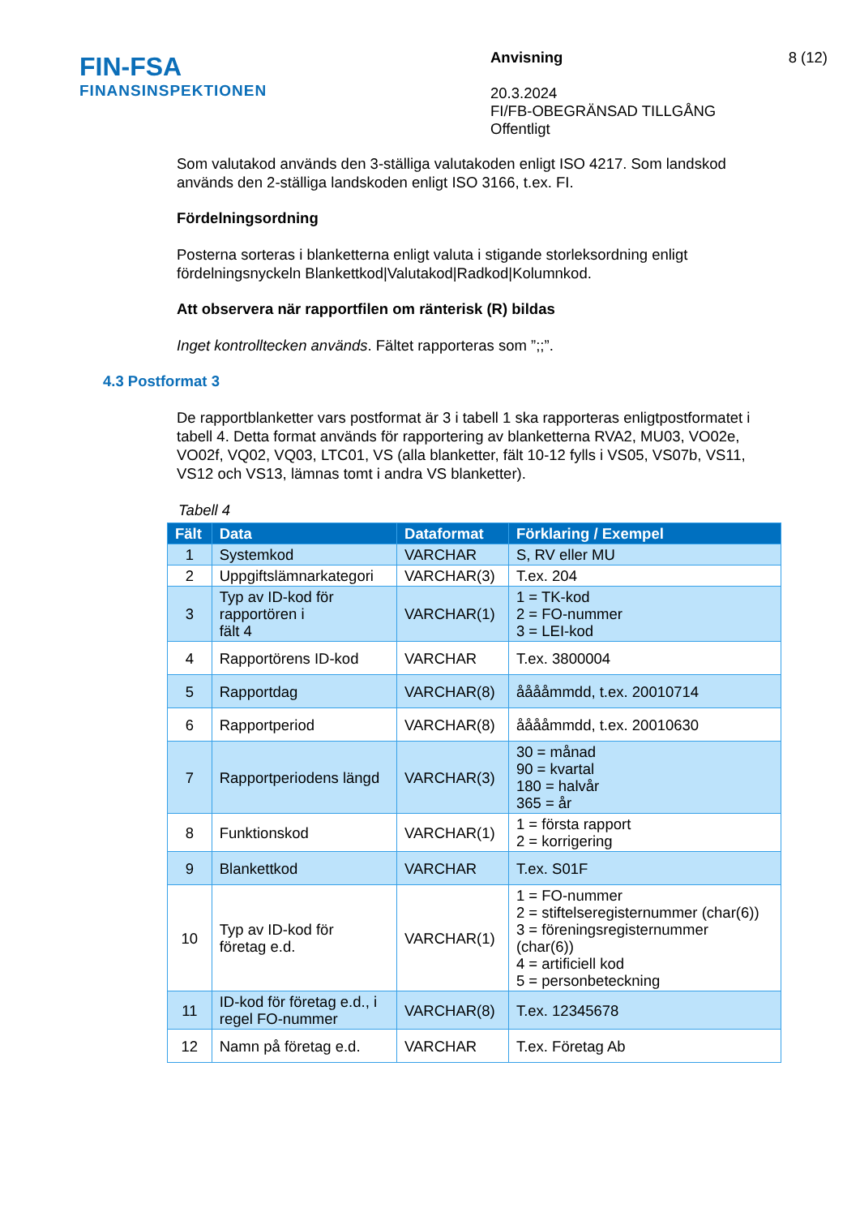FIN-FSA
FINANSINSPEKTIONEN
Anvisning
20.3.2024
FI/FB-OBEGRÄNSAD TILLGÅNG
Offentligt
8 (12)
Som valutakod används den 3-ställiga valutakoden enligt ISO 4217. Som landskod används den 2-ställiga landskoden enligt ISO 3166, t.ex. FI.
Fördelningsordning
Posterna sorteras i blanketterna enligt valuta i stigande storleksordning enligt fördelningsnyckeln Blankettkod|Valutakod|Radkod|Kolumnkod.
Att observera när rapportfilen om ränterisk (R) bildas
Inget kontrolltecken används. Fältet rapporteras som ”;;”.
4.3 Postformat 3
De rapportblanketter vars postformat är 3 i tabell 1 ska rapporteras enligtpostformatet i tabell 4. Detta format används för rapportering av blanketterna RVA2, MU03, VO02e, VO02f, VQ02, VQ03, LTC01, VS (alla blanketter, fält 10-12 fylls i VS05, VS07b, VS11, VS12 och VS13, lämnas tomt i andra VS blanketter).
Tabell 4
| Fält | Data | Dataformat | Förklaring / Exempel |
| --- | --- | --- | --- |
| 1 | Systemkod | VARCHAR | S, RV eller MU |
| 2 | Uppgiftslämnarkategori | VARCHAR(3) | T.ex. 204 |
| 3 | Typ av ID-kod för rapportören i fält 4 | VARCHAR(1) | 1 = TK-kod 2 = FO-nummer 3 = LEI-kod |
| 4 | Rapportörens ID-kod | VARCHAR | T.ex. 3800004 |
| 5 | Rapportdag | VARCHAR(8) | ååååmmdd, t.ex. 20010714 |
| 6 | Rapportperiod | VARCHAR(8) | ååååmmdd, t.ex. 20010630 |
| 7 | Rapportperiodens längd | VARCHAR(3) | 30 = månad 90 = kvartal 180 = halvår 365 = år |
| 8 | Funktionskod | VARCHAR(1) | 1 = första rapport 2 = korrigering |
| 9 | Blankettkod | VARCHAR | T.ex. S01F |
| 10 | Typ av ID-kod för företag e.d. | VARCHAR(1) | 1 = FO-nummer 2 = stiftelseregisternummer (char(6)) 3 = föreningsregisternummer (char(6)) 4 = artificiell kod 5 = personbeteckning |
| 11 | ID-kod för företag e.d., i regel FO-nummer | VARCHAR(8) | T.ex. 12345678 |
| 12 | Namn på företag e.d. | VARCHAR | T.ex. Företag Ab |